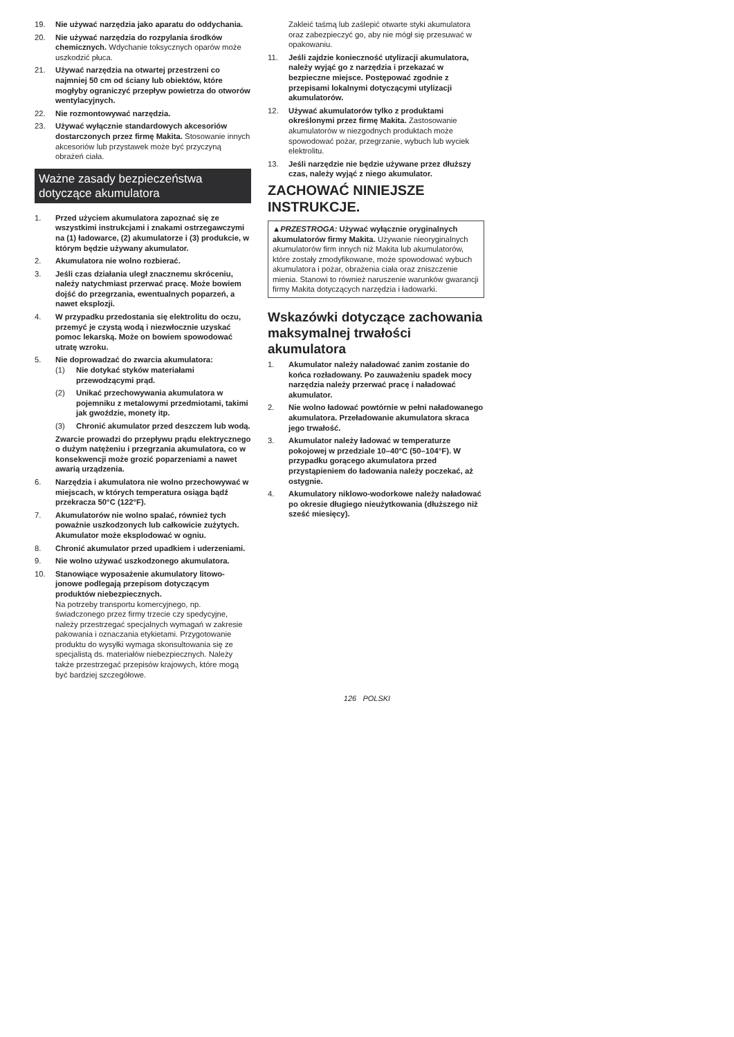19. Nie używać narzędzia jako aparatu do oddychania.
20. Nie używać narzędzia do rozpylania środków chemicznych. Wdychanie toksycznych oparów może uszkodzić płuca.
21. Używać narzędzia na otwartej przestrzeni co najmniej 50 cm od ściany lub obiektów, które mogłyby ograniczyć przepływ powietrza do otworów wentylacyjnych.
22. Nie rozmontowywać narzędzia.
23. Używać wyłącznie standardowych akcesoriów dostarczonych przez firmę Makita. Stosowanie innych akcesoriów lub przystawek może być przyczyną obrażeń ciała.
Ważne zasady bezpieczeństwa dotyczące akumulatora
1. Przed użyciem akumulatora zapoznać się ze wszystkimi instrukcjami i znakami ostrzegawczymi na (1) ładowarce, (2) akumulatorze i (3) produkcie, w którym będzie używany akumulator.
2. Akumulatora nie wolno rozbierać.
3. Jeśli czas działania uległ znacznemu skróceniu, należy natychmiast przerwać pracę. Może bowiem dojść do przegrzania, ewentualnych poparzeń, a nawet eksplozji.
4. W przypadku przedostania się elektrolitu do oczu, przemyć je czystą wodą i niezwłocznie uzyskać pomoc lekarską. Może on bowiem spowodować utratę wzroku.
5. Nie doprowadzać do zwarcia akumulatora:
(1) Nie dotykać styków materiałami przewodzącymi prąd.
(2) Unikać przechowywania akumulatora w pojemniku z metalowymi przedmiotami, takimi jak gwoździe, monety itp.
(3) Chronić akumulator przed deszczem lub wodą.
Zwarcie prowadzi do przepływu prądu elektrycznego o dużym natężeniu i przegrzania akumulatora, co w konsekwencji może grozić poparzeniami a nawet awarią urządzenia.
6. Narzędzia i akumulatora nie wolno przechowywać w miejscach, w których temperatura osiąga bądź przekracza 50°C (122°F).
7. Akumulatorów nie wolno spalać, również tych poważnie uszkodzonych lub całkowicie zużytych. Akumulator może eksplodować w ogniu.
8. Chronić akumulator przed upadkiem i uderzeniami.
9. Nie wolno używać uszkodzonego akumulatora.
10. Stanowiące wyposażenie akumulatory litowo-jonowe podlegają przepisom dotyczącym produktów niebezpiecznych.
Na potrzeby transportu komercyjnego, np. świadczonego przez firmy trzecie czy spedycyjne, należy przestrzegać specjalnych wymagań w zakresie pakowania i oznaczania etykietami. Przygotowanie produktu do wysyłki wymaga skonsultowania się ze specjalistą ds. materiałów niebezpiecznych. Należy także przestrzegać przepisów krajowych, które mogą być bardziej szczegółowe.
Zakleić taśmą lub zaślepić otwarte styki akumulatora oraz zabezpieczyć go, aby nie mógł się przesuwać w opakowaniu.
11. Jeśli zajdzie konieczność utylizacji akumulatora, należy wyjąć go z narzędzia i przekazać w bezpieczne miejsce. Postępować zgodnie z przepisami lokalnymi dotyczącymi utylizacji akumulatorów.
12. Używać akumulatorów tylko z produktami określonymi przez firmę Makita. Zastosowanie akumulatorów w niezgodnych produktach może spowodować pożar, przegrzanie, wybuch lub wyciek elektrolitu.
13. Jeśli narzędzie nie będzie używane przez dłuższy czas, należy wyjąć z niego akumulator.
ZACHOWAĆ NINIEJSZE INSTRUKCJE.
▲PRZESTROGA: Używać wyłącznie oryginalnych akumulatorów firmy Makita. Używanie nieoryginalnych akumulatorów firm innych niż Makita lub akumulatorów, które zostały zmodyfikowane, może spowodować wybuch akumulatora i pożar, obrażenia ciała oraz zniszczenie mienia. Stanowi to również naruszenie warunków gwarancji firmy Makita dotyczących narzędzia i ładowarki.
Wskazówki dotyczące zachowania maksymalnej trwałości akumulatora
1. Akumulator należy naładować zanim zostanie do końca rozładowany. Po zauważeniu spadek mocy narzędzia należy przerwać pracę i naładować akumulator.
2. Nie wolno ładować powtórnie w pełni naładowanego akumulatora. Przeładowanie akumulatora skraca jego trwałość.
3. Akumulator należy ładować w temperaturze pokojowej w przedziale 10–40°C (50–104°F). W przypadku gorącego akumulatora przed przystąpieniem do ładowania należy poczekać, aż ostygnie.
4. Akumulatory niklowo-wodorkowe należy naładować po okresie długiego nieużytkowania (dłuższego niż sześć miesięcy).
126 POLSKI